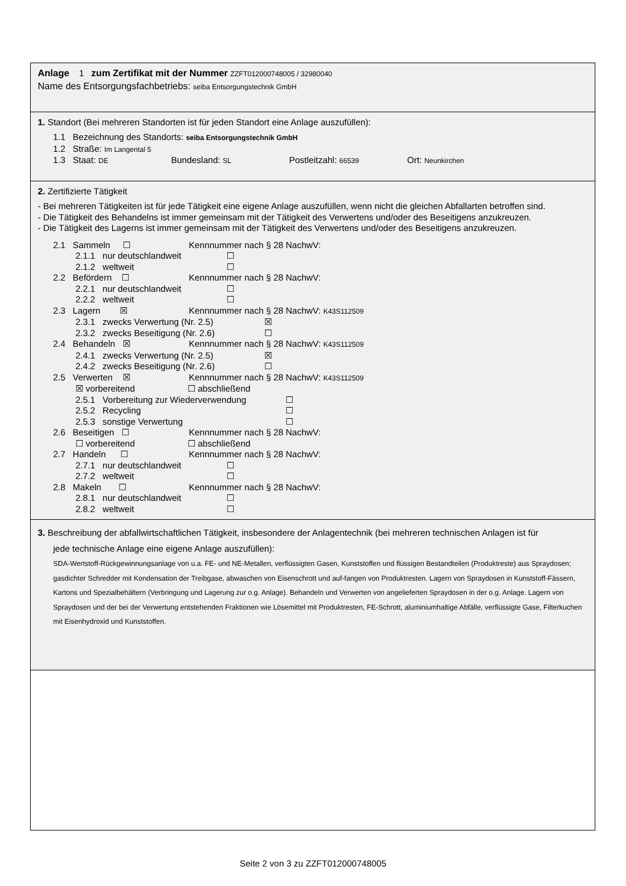Anlage 1 zum Zertifikat mit der Nummer ZZFT012000748005 / 32980040
Name des Entsorgungsfachbetriebs: seiba Entsorgungstechnik GmbH
1. Standort (Bei mehreren Standorten ist für jeden Standort eine Anlage auszufüllen):
1.1 Bezeichnung des Standorts: seiba Entsorgungstechnik GmbH
1.2 Straße: Im Langental 5
1.3 Staat: DE Bundesland: SL Postleitzahl: 66539 Ort: Neunkirchen
2. Zertifizierte Tätigkeit
- Bei mehreren Tätigkeiten ist für jede Tätigkeit eine eigene Anlage auszufüllen, wenn nicht die gleichen Abfallarten betroffen sind.
- Die Tätigkeit des Behandelns ist immer gemeinsam mit der Tätigkeit des Verwertens und/oder des Beseitigens anzukreuzen.
- Die Tätigkeit des Lagerns ist immer gemeinsam mit der Tätigkeit des Verwertens und/oder des Beseitigens anzukreuzen.
2.1 Sammeln ☐ Kennnummer nach § 28 NachwV:
2.1.1 nur deutschlandweit ☐
2.1.2 weltweit ☐
2.2 Befördern ☐ Kennnummer nach § 28 NachwV:
2.2.1 nur deutschlandweit ☐
2.2.2 weltweit ☐
2.3 Lagern ☒ Kennnummer nach § 28 NachwV: K43S112509
2.3.1 zwecks Verwertung (Nr. 2.5) ☒
2.3.2 zwecks Beseitigung (Nr. 2.6) ☐
2.4 Behandeln ☒ Kennnummer nach § 28 NachwV: K43S112509
2.4.1 zwecks Verwertung (Nr. 2.5) ☒
2.4.2 zwecks Beseitigung (Nr. 2.6) ☐
2.5 Verwerten ☒ Kennnummer nach § 28 NachwV: K43S112509
☒ vorbereitend ☐ abschließend
2.5.1 Vorbereitung zur Wiederverwendung ☐
2.5.2 Recycling ☐
2.5.3 sonstige Verwertung ☐
2.6 Beseitigen ☐ Kennnummer nach § 28 NachwV:
☐ vorbereitend ☐ abschließend
2.7 Handeln ☐ Kennnummer nach § 28 NachwV:
2.7.1 nur deutschlandweit ☐
2.7.2 weltweit ☐
2.8 Makeln ☐ Kennnummer nach § 28 NachwV:
2.8.1 nur deutschlandweit ☐
2.8.2 weltweit ☐
3. Beschreibung der abfallwirtschaftlichen Tätigkeit, insbesondere der Anlagentechnik (bei mehreren technischen Anlagen ist für
jede technische Anlage eine eigene Anlage auszufüllen):
SDA-Wertstoff-Rückgewinnungsanlage von u.a. FE- und NE-Metallen, verflüssigten Gasen, Kunststoffen und flüssigen Bestandteilen (Produktreste) aus Spraydosen; gasdichter Schredder mit Kondensation der Treibgase, abwaschen von Eisenschrott und auf-fangen von Produktresten. Lagern von Spraydosen in Kunststoff-Fässern, Kartons und Spezialbehältern (Verbringung und Lagerung zur o.g. Anlage). Behandeln und Verwerten von angelieferten Spraydosen in der o.g. Anlage. Lagern von Spraydosen und der bei der Verwertung entstehenden Fraktionen wie Lösemittel mit Produktresten, FE-Schrott, aluminiumhaltige Abfälle, verflüssigte Gase, Filterkuchen mit Eisenhydroxid und Kunststoffen.
Seite 2 von 3 zu ZZFT012000748005